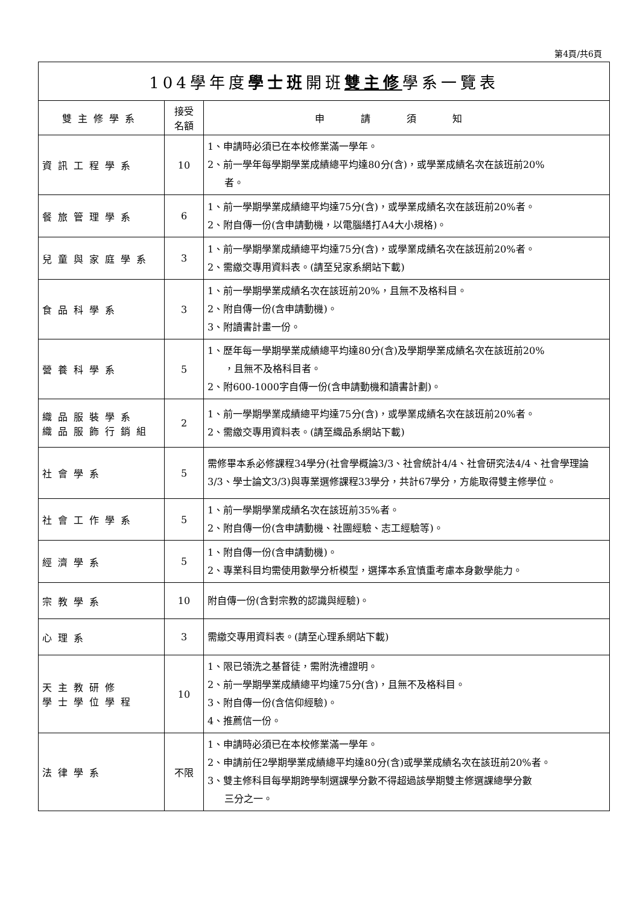第4頁/共6頁
| 104學年度 學士班 開班 雙主修 學系一覽表 | | |
| --- | --- | --- |
| 雙主修學系 | 接受 名額 | 申請須知 |
| 資訊工程學系 | 10 | 1、申請時必須已在本校修業滿一學年。 2、前一學年每學期學業成績總平均達80分(含)，或學業成績名次在該班前20% 者。 |
| 餐旅管理學系 | 6 | 1、前一學期學業成績總平均達75分(含)，或學業成績名次在該班前20%者。 2、附自傳一份(含申請動機，以電腦繕打A4大小規格)。 |
| 兒童與家庭學系 | 3 | 1、前一學期學業成績總平均達75分(含)，或學業成績名次在該班前20%者。 2、需繳交專用資料表。(請至兒家系網站下載) |
| 食品科學系 | 3 | 1、前一學期學業成績名次在該班前20%，且無不及格科目。 2、附自傳一份(含申請動機)。 3、附讀書計畫一份。 |
| 營養科學系 | 5 | 1、歷年每一學期學業成績總平均達80分(含)及學期學業成績名次在該班前20% ，且無不及格科目者。 2、附600-1000字自傳一份(含申請動機和讀書計劃)。 |
| 織品服裝學系 織品服飾行銷組 | 2 | 1、前一學期學業成績總平均達75分(含)，或學業成績名次在該班前20%者。 2、需繳交專用資料表。(請至織品系網站下載) |
| 社會學系 | 5 | 需修畢本系必修課程34學分(社會學概論3/3、社會統計4/4、社會研究法4/4、社會學理論3/3、學士論文3/3)與專業選修課程33學分，共計67學分，方能取得雙主修學位。 |
| 社會工作學系 | 5 | 1、前一學期學業成績名次在該班前35%者。 2、附自傳一份(含申請動機、社團經驗、志工經驗等)。 |
| 經濟學系 | 5 | 1、附自傳一份(含申請動機)。 2、專業科目均需使用數學分析模型，選擇本系宜慎重考慮本身數學能力。 |
| 宗教學系 | 10 | 附自傳一份(含對宗教的認識與經驗)。 |
| 心理系 | 3 | 需繳交專用資料表。(請至心理系網站下載) |
| 天主教研修 學士學位學程 | 10 | 1、限已領洗之基督徒，需附洗禮證明。 2、前一學期學業成績總平均達75分(含)，且無不及格科目。 3、附自傳一份(含信仰經驗)。 4、推薦信一份。 |
| 法律學系 | 不限 | 1、申請時必須已在本校修業滿一學年。 2、申請前任2學期學業成績總平均達80分(含)或學業成績名次在該班前20%者。 3、雙主修科目每學期跨學制選課學分數不得超過該學期雙主修選課總學分數 三分之一。 |